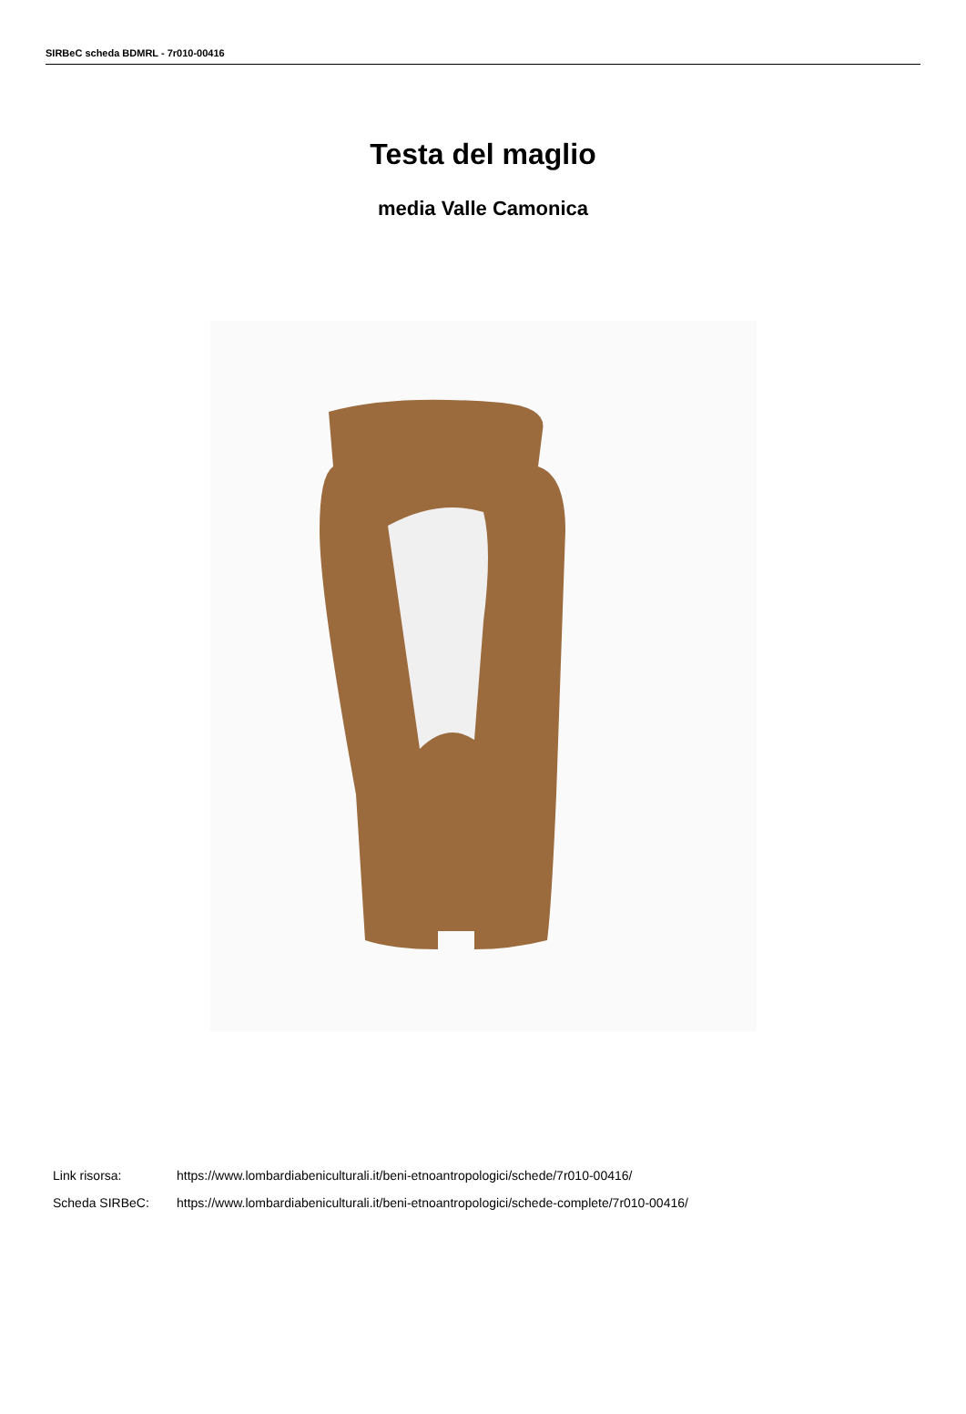SIRBeC scheda BDMRL - 7r010-00416
Testa del maglio
media Valle Camonica
Link risorsa: https://www.lombardiabeniculturali.it/beni-etnoantropologici/schede/7r010-00416/
Scheda SIRBeC: https://www.lombardiabeniculturali.it/beni-etnoantropologici/schede-complete/7r010-00416/